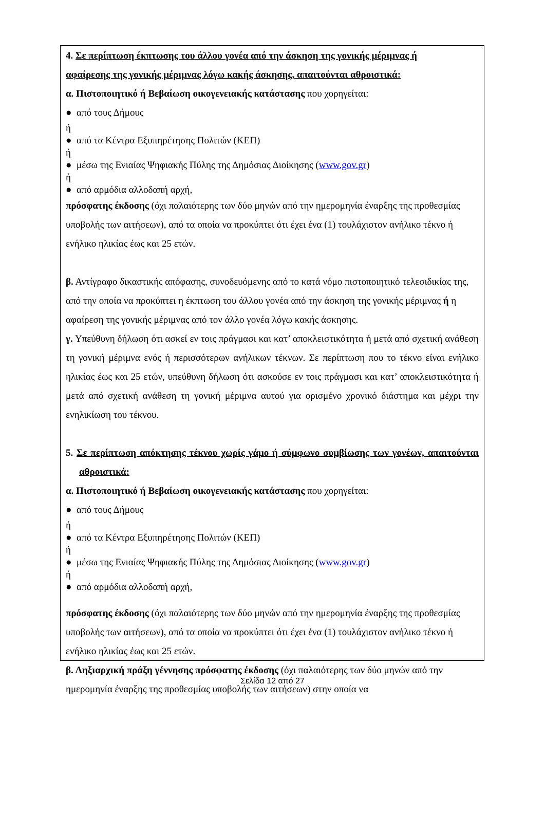4. Σε περίπτωση έκπτωσης του άλλου γονέα από την άσκηση της γονικής μέριμνας ή
αφαίρεσης της γονικής μέριμνας λόγω κακής άσκησης, απαιτούνται αθροιστικά:
α. Πιστοποιητικό ή Βεβαίωση οικογενειακής κατάστασης που χορηγείται:
● από τους Δήμους
ή
● από τα Κέντρα Εξυπηρέτησης Πολιτών (ΚΕΠ)
ή
● μέσω της Ενιαίας Ψηφιακής Πύλης της Δημόσιας Διοίκησης (www.gov.gr)
ή
● από αρμόδια αλλοδαπή αρχή,
πρόσφατης έκδοσης (όχι παλαιότερης των δύο μηνών από την ημερομηνία έναρξης της προθεσμίας υποβολής των αιτήσεων), από τα οποία να προκύπτει ότι έχει ένα (1) τουλάχιστον ανήλικο τέκνο ή ενήλικο ηλικίας έως και 25 ετών.
β. Αντίγραφο δικαστικής απόφασης, συνοδευόμενης από το κατά νόμο πιστοποιητικό τελεσιδικίας της, από την οποία να προκύπτει η έκπτωση του άλλου γονέα από την άσκηση της γονικής μέριμνας ή η αφαίρεση της γονικής μέριμνας από τον άλλο γονέα λόγω κακής άσκησης.
γ. Υπεύθυνη δήλωση ότι ασκεί εν τοις πράγμασι και κατ’ αποκλειστικότητα ή μετά από σχετική ανάθεση τη γονική μέριμνα ενός ή περισσότερων ανήλικων τέκνων. Σε περίπτωση που το τέκνο είναι ενήλικο ηλικίας έως και 25 ετών, υπεύθυνη δήλωση ότι ασκούσε εν τοις πράγμασι και κατ’ αποκλειστικότητα ή μετά από σχετική ανάθεση τη γονική μέριμνα αυτού για ορισμένο χρονικό διάστημα και μέχρι την ενηλικίωση του τέκνου.
5. Σε περίπτωση απόκτησης τέκνου χωρίς γάμο ή σύμφωνο συμβίωσης των γονέων, απαιτούνται αθροιστικά:
α. Πιστοποιητικό ή Βεβαίωση οικογενειακής κατάστασης που χορηγείται:
● από τους Δήμους
ή
● από τα Κέντρα Εξυπηρέτησης Πολιτών (ΚΕΠ)
ή
● μέσω της Ενιαίας Ψηφιακής Πύλης της Δημόσιας Διοίκησης (www.gov.gr)
ή
● από αρμόδια αλλοδαπή αρχή,
πρόσφατης έκδοσης (όχι παλαιότερης των δύο μηνών από την ημερομηνία έναρξης της προθεσμίας υποβολής των αιτήσεων), από τα οποία να προκύπτει ότι έχει ένα (1) τουλάχιστον ανήλικο τέκνο ή ενήλικο ηλικίας έως και 25 ετών.
β. Ληξιαρχική πράξη γέννησης πρόσφατης έκδοσης (όχι παλαιότερης των δύο μηνών από την ημερομηνία έναρξης της προθεσμίας υποβολής των αιτήσεων) στην οποία να
Σελίδα 12 από 27